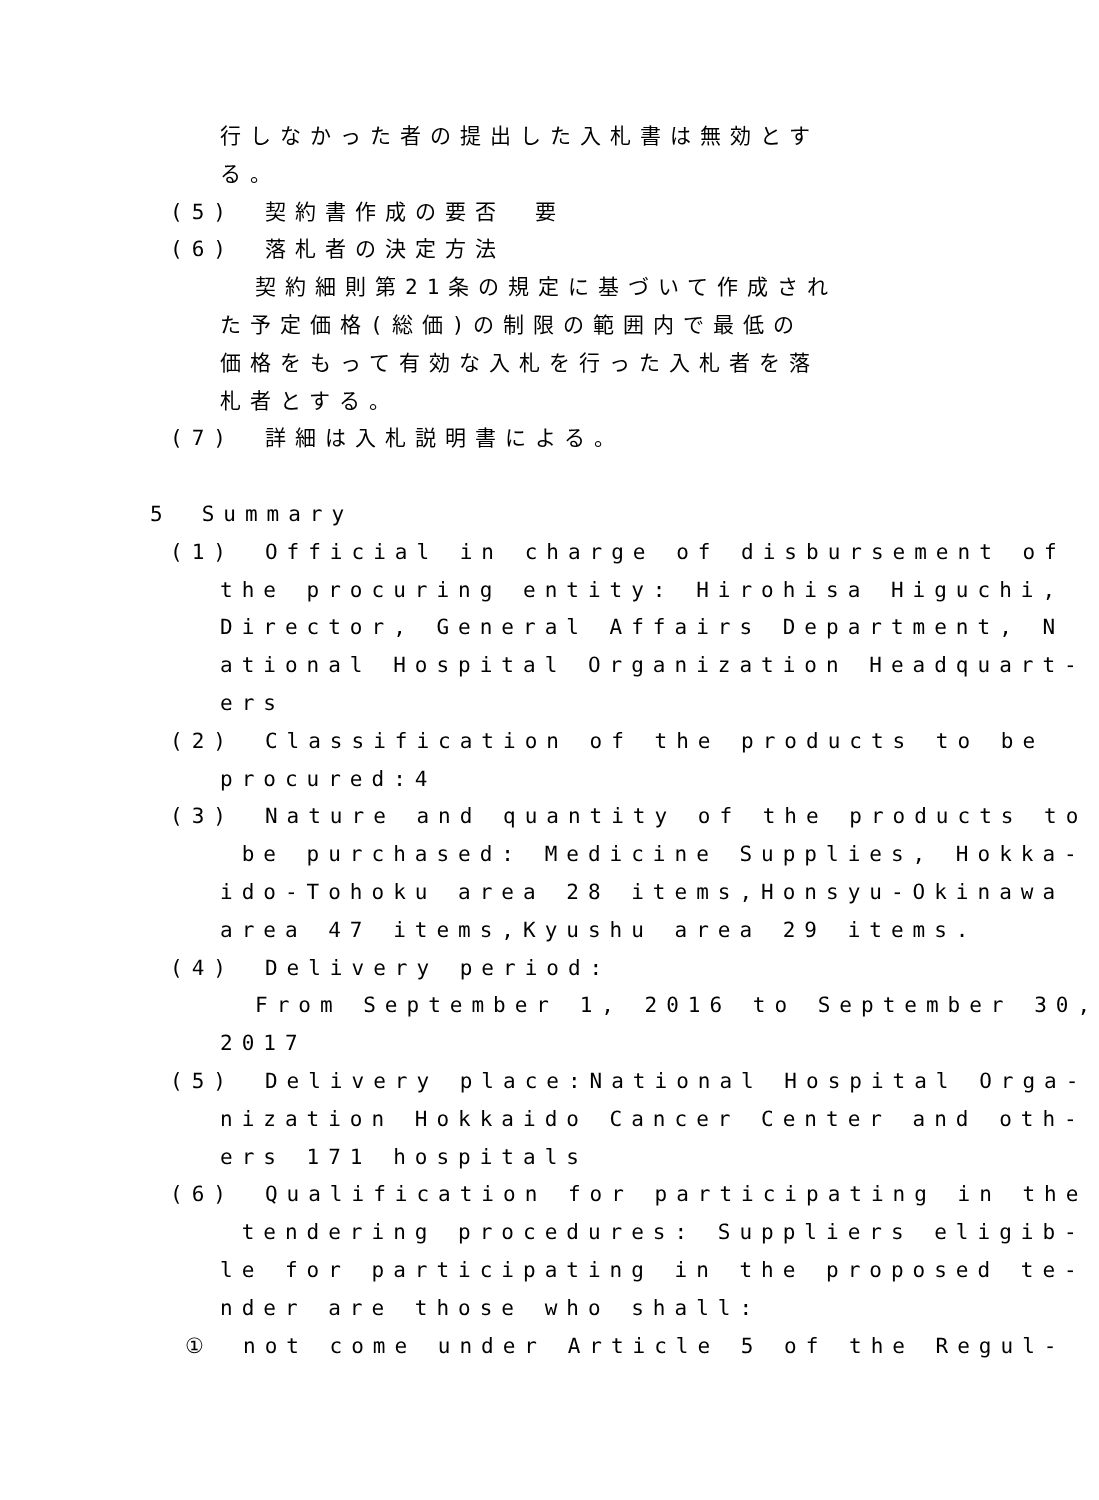行しなかった者の提出した入札書は無効とす
る。
(5)　契約書作成の要否　要
(6)　落札者の決定方法
契約細則第21条の規定に基づいて作成され
た予定価格(総価)の制限の範囲内で最低の
価格をもって有効な入札を行った入札者を落
札者とする。
(7)　詳細は入札説明書による。
5　Summary
(1)　Official in charge of disbursement of
the procuring entity: Hirohisa Higuchi,
Director, General Affairs Department, N
ational Hospital Organization Headquart-
ers
(2)　Classification of the products to be
procured:4
(3)　Nature and quantity of the products to
be purchased: Medicine Supplies, Hokka-
ido-Tohoku area 28 items,Honsyu-Okinawa
area 47 items,Kyushu area 29 items.
(4)　Delivery period:
From September 1, 2016 to September 30,
2017
(5)　Delivery place:National Hospital Orga-
nization Hokkaido Cancer Center and oth-
ers 171 hospitals
(6)　Qualification for participating in the
tendering procedures: Suppliers eligib-
le for participating in the proposed te-
nder are those who shall:
①　not come under Article 5 of the Regul-